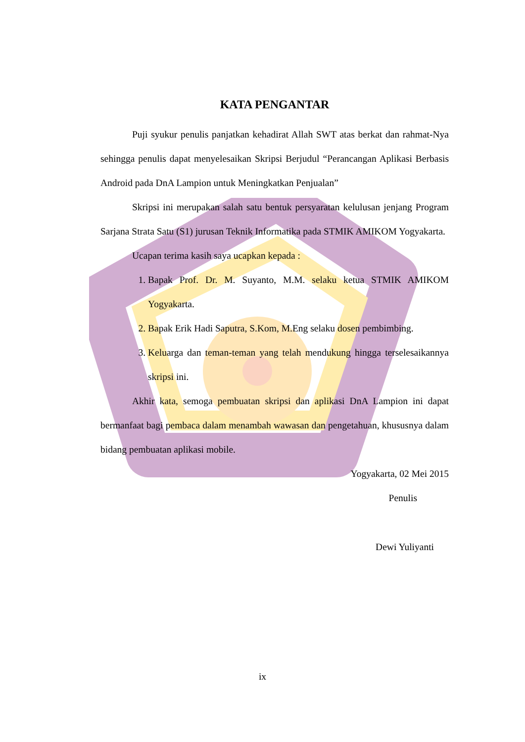KATA PENGANTAR
Puji syukur penulis panjatkan kehadirat Allah SWT atas berkat dan rahmat-Nya sehingga penulis dapat menyelesaikan Skripsi Berjudul “Perancangan Aplikasi Berbasis Android pada DnA Lampion untuk Meningkatkan Penjualan”
Skripsi ini merupakan salah satu bentuk persyaratan kelulusan jenjang Program Sarjana Strata Satu (S1) jurusan Teknik Informatika pada STMIK AMIKOM Yogyakarta.
Ucapan terima kasih saya ucapkan kepada :
1. Bapak Prof. Dr. M. Suyanto, M.M. selaku ketua STMIK AMIKOM Yogyakarta.
2. Bapak Erik Hadi Saputra, S.Kom, M.Eng selaku dosen pembimbing.
3. Keluarga dan teman-teman yang telah mendukung hingga terselesaikannya skripsi ini.
Akhir kata, semoga pembuatan skripsi dan aplikasi DnA Lampion ini dapat bermanfaat bagi pembaca dalam menambah wawasan dan pengetahuan, khususnya dalam bidang pembuatan aplikasi mobile.
Yogyakarta, 02 Mei 2015
Penulis
Dewi Yuliyanti
ix